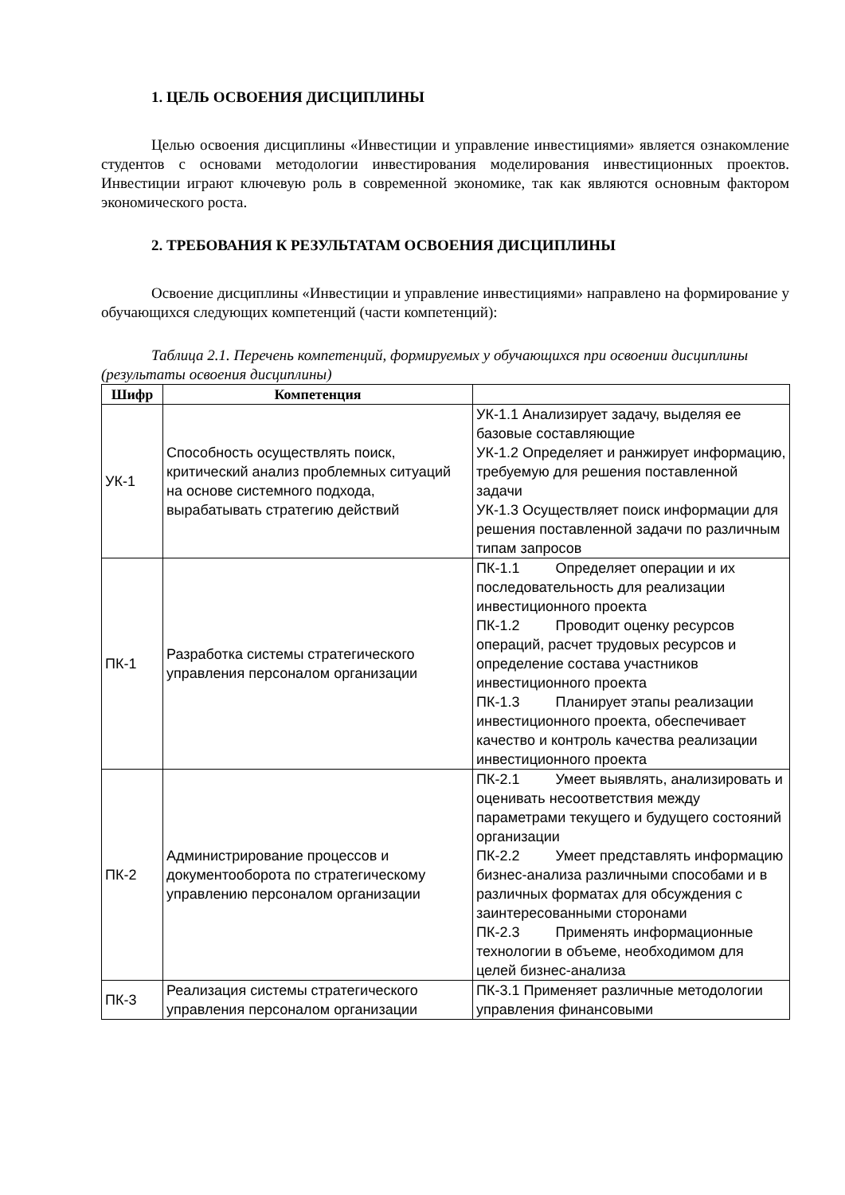1. ЦЕЛЬ ОСВОЕНИЯ ДИСЦИПЛИНЫ
Целью освоения дисциплины «Инвестиции и управление инвестициями» является ознакомление студентов с основами методологии инвестирования моделирования инвестиционных проектов. Инвестиции играют ключевую роль в современной экономике, так как являются основным фактором экономического роста.
2. ТРЕБОВАНИЯ К РЕЗУЛЬТАТАМ ОСВОЕНИЯ ДИСЦИПЛИНЫ
Освоение дисциплины «Инвестиции и управление инвестициями» направлено на формирование у обучающихся следующих компетенций (части компетенций):
Таблица 2.1. Перечень компетенций, формируемых у обучающихся при освоении дисциплины (результаты освоения дисциплины)
| Шифр | Компетенция | |
| --- | --- | --- |
| УК-1 | Способность осуществлять поиск, критический анализ проблемных ситуаций на основе системного подхода, вырабатывать стратегию действий | УК-1.1 Анализирует задачу, выделяя ее базовые составляющие УК-1.2 Определяет и ранжирует информацию, требуемую для решения поставленной задачи УК-1.3 Осуществляет поиск информации для решения поставленной задачи по различным типам запросов |
| ПК-1 | Разработка системы стратегического управления персоналом организации | ПК-1.1 Определяет операции и их последовательность для реализации инвестиционного проекта ПК-1.2 Проводит оценку ресурсов операций, расчет трудовых ресурсов и определение состава участников инвестиционного проекта ПК-1.3 Планирует этапы реализации инвестиционного проекта, обеспечивает качество и контроль качества реализации инвестиционного проекта |
| ПК-2 | Администрирование процессов и документооборота по стратегическому управлению персоналом организации | ПК-2.1 Умеет выявлять, анализировать и оценивать несоответствия между параметрами текущего и будущего состояний организации ПК-2.2 Умеет представлять информацию бизнес-анализа различными способами и в различных форматах для обсуждения с заинтересованными сторонами ПК-2.3 Применять информационные технологии в объеме, необходимом для целей бизнес-анализа |
| ПК-3 | Реализация системы стратегического управления персоналом организации | ПК-3.1 Применяет различные методологии управления финансовыми |